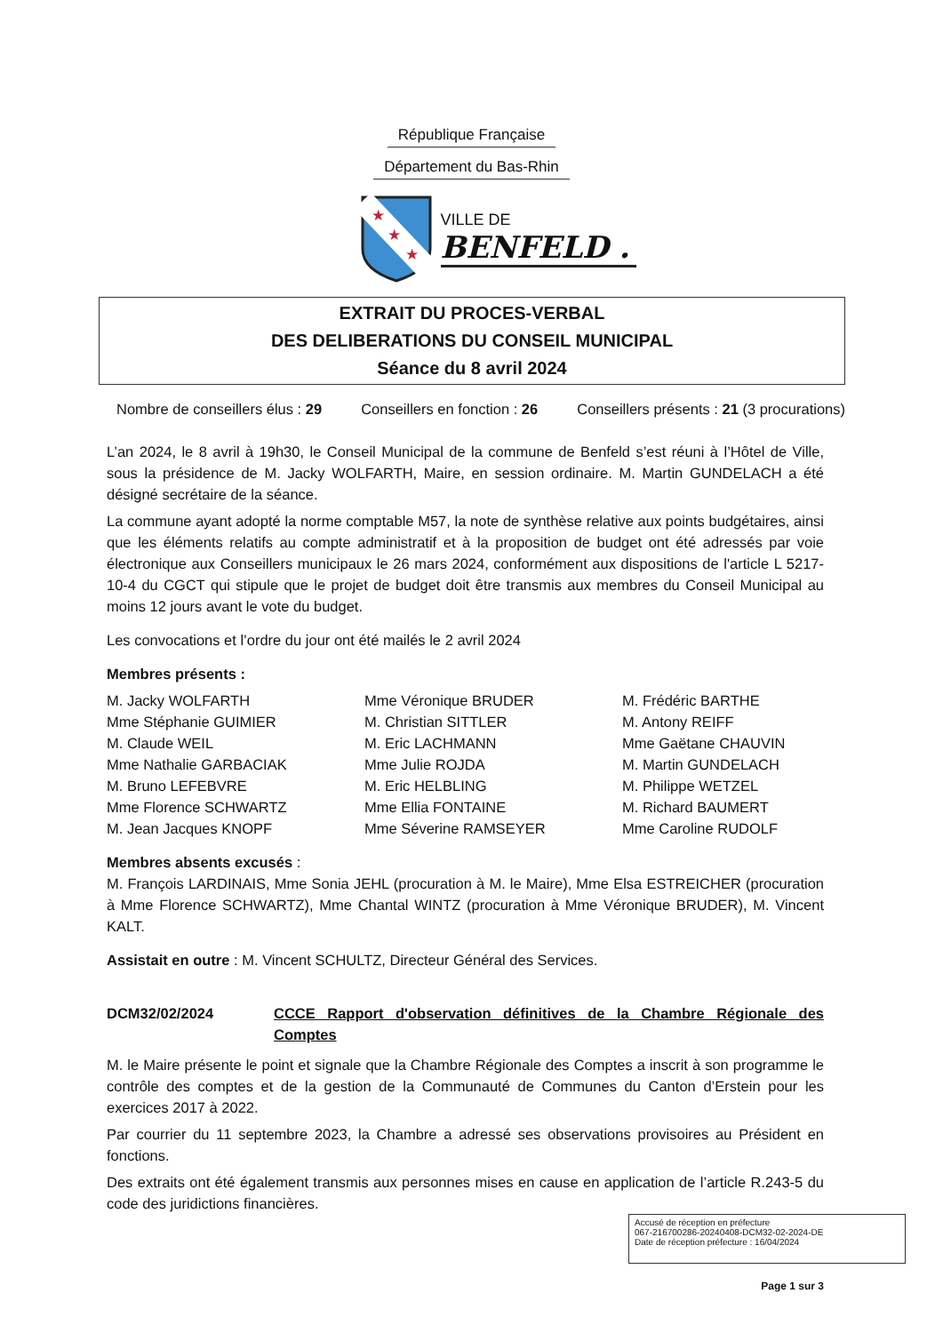République Française
Département du Bas-Rhin
★
★
★
VILLE DE
BENFELD .
EXTRAIT DU PROCES-VERBAL
DES DELIBERATIONS DU CONSEIL MUNICIPAL
Séance du 8 avril 2024
Nombre de conseillers élus : 29 Conseillers en fonction : 26 Conseillers présents : 21 (3 procurations)
L’an 2024, le 8 avril à 19h30, le Conseil Municipal de la commune de Benfeld s’est réuni à l’Hôtel de Ville, sous la présidence de M. Jacky WOLFARTH, Maire, en session ordinaire. M. Martin GUNDELACH a été désigné secrétaire de la séance.
La commune ayant adopté la norme comptable M57, la note de synthèse relative aux points budgétaires, ainsi que les éléments relatifs au compte administratif et à la proposition de budget ont été adressés par voie électronique aux Conseillers municipaux le 26 mars 2024, conformément aux dispositions de l'article L 5217-10-4 du CGCT qui stipule que le projet de budget doit être transmis aux membres du Conseil Municipal au moins 12 jours avant le vote du budget.
Les convocations et l’ordre du jour ont été mailés le 2 avril 2024
Membres présents :
M. Jacky WOLFARTH
Mme Stéphanie GUIMIER
M. Claude WEIL
Mme Nathalie GARBACIAK
M. Bruno LEFEBVRE
Mme Florence SCHWARTZ
M. Jean Jacques KNOPF
Mme Véronique BRUDER
M. Christian SITTLER
M. Eric LACHMANN
Mme Julie ROJDA
M. Eric HELBLING
Mme Ellia FONTAINE
Mme Séverine RAMSEYER
M. Frédéric BARTHE
M. Antony REIFF
Mme Gaëtane CHAUVIN
M. Martin GUNDELACH
M. Philippe WETZEL
M. Richard BAUMERT
Mme Caroline RUDOLF
Membres absents excusés :
M. François LARDINAIS, Mme Sonia JEHL (procuration à M. le Maire), Mme Elsa ESTREICHER (procuration à Mme Florence SCHWARTZ), Mme Chantal WINTZ (procuration à Mme Véronique BRUDER), M. Vincent KALT.
Assistait en outre : M. Vincent SCHULTZ, Directeur Général des Services.
DCM32/02/2024 CCCE Rapport d'observation définitives de la Chambre Régionale des Comptes
M. le Maire présente le point et signale que la Chambre Régionale des Comptes a inscrit à son programme le contrôle des comptes et de la gestion de la Communauté de Communes du Canton d’Erstein pour les exercices 2017 à 2022.
Par courrier du 11 septembre 2023, la Chambre a adressé ses observations provisoires au Président en fonctions.
Des extraits ont été également transmis aux personnes mises en cause en application de l’article R.243-5 du code des juridictions financières.
Accusé de réception en préfecture
067-216700286-20240408-DCM32-02-2024-DE
Date de réception préfecture : 16/04/2024
Page 1 sur 3